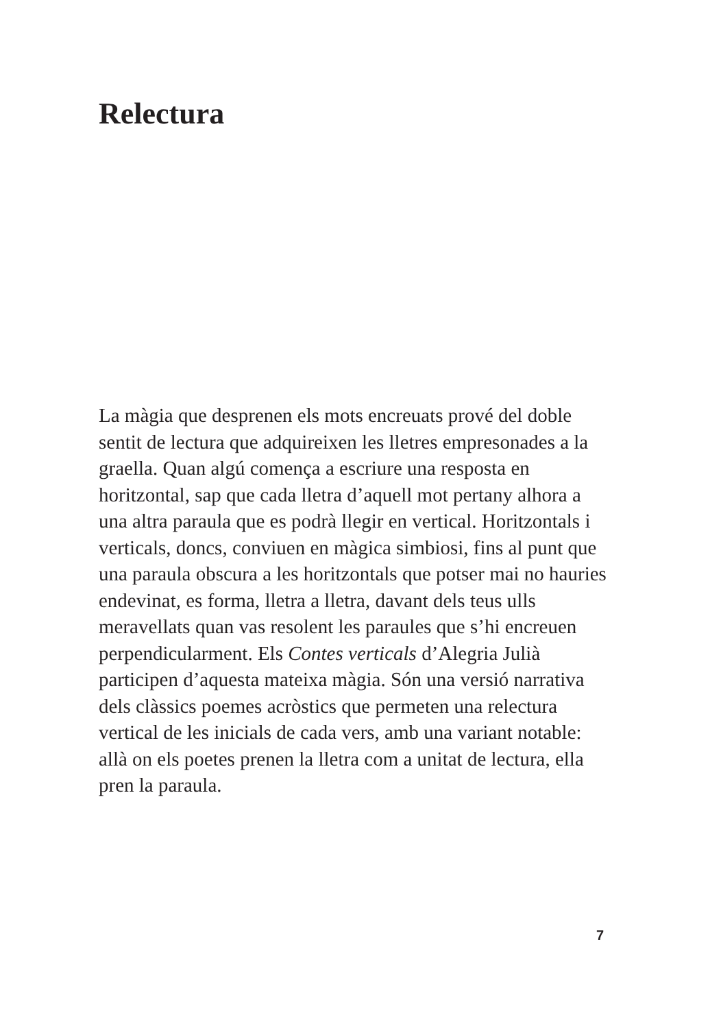Relectura
La màgia que desprenen els mots encreuats prové del doble sentit de lectura que adquireixen les lletres empresonades a la graella. Quan algú comença a escriure una resposta en horitzontal, sap que cada lletra d’aquell mot pertany alhora a una altra paraula que es podrà llegir en vertical. Horitzontals i verticals, doncs, conviuen en màgica simbiosi, fins al punt que una paraula obscura a les horitzontals que potser mai no hauries endevinat, es forma, lletra a lletra, davant dels teus ulls meravellats quan vas resolent les paraules que s’hi encreuen perpendicularment. Els Contes verticals d’Alegria Julià participen d’aquesta mateixa màgia. Són una versió narrativa dels clàssics poemes acròstics que permeten una relectura vertical de les inicials de cada vers, amb una variant notable: allà on els poetes prenen la lletra com a unitat de lectura, ella pren la paraula.
7